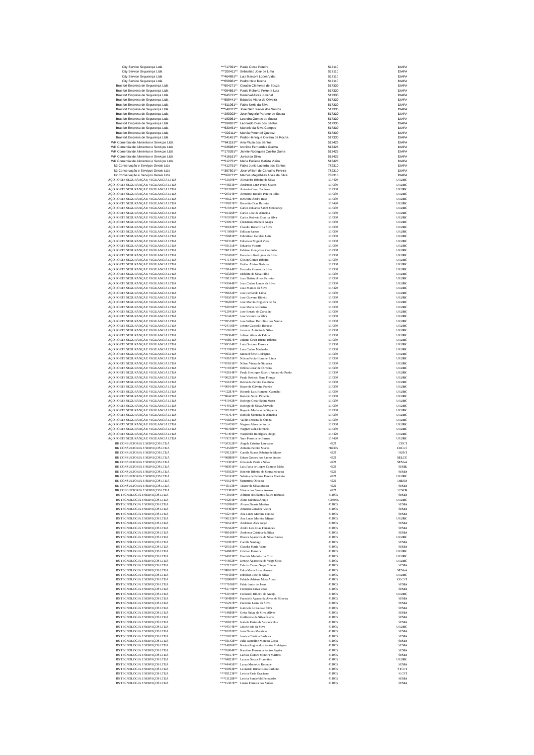| City Service Segurança Ltda | ***717091** | Paula Costa Pereira | 517110 | DIAPA |
| City Service Segurança Ltda | ***200411** | Sebastiao Jose de Lima | 517110 | DIAPA |
| City Service Segurança Ltda | ***464891** | Luiz Marconi Lopes Vidal | 517110 | DIAPA |
| City Service Segurança Ltda | ***658961** | Pedro Neto Rocha | 517110 | DIAPA |
| Brasfort Empresa de Segurança Ltda | ***604271** | Claudio Clemente de Souza | 517330 | DIAPA |
| Brasfort Empresa de Segurança Ltda | ***064661** | Paulo Roberto Ferreira Luiz | 517330 | DIAPA |
| Brasfort Empresa de Segurança Ltda | ***645731** | Demirval Alves Juvenal | 517330 | DIAPA |
| Brasfort Empresa de Segurança Ltda | ***558441** | Eduardo Viana de Oliveira | 517330 | DIAPA |
| Brasfort Empresa de Segurança Ltda | ***511061** | Fabio Neris da Silva | 517330 | DIAPA |
| Brasfort Empresa de Segurança Ltda | ***549371** | Jose Neto Xavier dos Santos | 517330 | DIAPA |
| Brasfort Empresa de Segurança Ltda | ***280003** | Jose Rogerio Parente de Souza | 517330 | DIAPA |
| Brasfort Empresa de Segurança Ltda | ***183951** | Leandra Gomes de Souza | 517330 | DIAPA |
| Brasfort Empresa de Segurança Ltda | ***298931** | Leonardo Dias dos Santos | 517330 | DIAPA |
| Brasfort Empresa de Segurança Ltda | ***633451** | Marcelo da Silva Campos | 517330 | DIAPA |
| Brasfort Empresa de Segurança Ltda | ***329111** | Marcia Pimentel Queiroz | 517330 | DIAPA |
| Brasfort Empresa de Segurança Ltda | ***241451** | Pedro Henrique Oliveira da Rocha | 517330 | DIAPA |
| WR Comercial de Alimentos e Serviços Ltda | ***841191** | Ana Paula dos Santos | 513425 | DIAPA |
| WR Comercial de Alimentos e Serviços Ltda | ***236981** | Ivonildo Fernandes Guerra | 513425 | DIAPA |
| WR Comercial de Alimentos e Serviços Ltda | ***170391** | Janete Rodrigues Coelho Gama | 513425 | DIAPA |
| WR Comercial de Alimentos e Serviços Ltda | ***416161** | Juraci da Silva | 513425 | DIAPA |
| WR Comercial de Alimentos e Serviços Ltda | ***512751** | Maria Euciene Batista Vieira | 513425 | DIAPA |
| k2 Conservação e Serviços Gerais Ltda | ***412791** | Fabio Junio Lacerda dos Santos | 782310 | DIAPA |
| k2 Conservação e Serviços Gerais Ltda | ***357501** | Jose Wiliam de Carvalho Pereira | 782310 | DIAPA |
| k2 Conservação e Serviços Gerais Ltda | ***569771** | Marcos Magalhães Alves da Silva | 782310 | DIAPA |
| AÇO FORTE SEGURANÇA E VIGILANCIA LTDA | ***315908** | Alexandre Ribeiro da Silva | 517420 | URURC |
| AÇO FORTE SEGURANÇA E VIGILANCIA LTDA | ***448318** | Anderson Luiz Prado Soares | 517330 | URURC |
| AÇO FORTE SEGURANÇA E VIGILANCIA LTDA | ***813288** | Antonio Cesar Barbosa | 517330 | URURC |
| AÇO FORTE SEGURANÇA E VIGILANCIA LTDA | ***203148** | Armando Beraldi Pereira Filho | 517330 | URURC |
| AÇO FORTE SEGURANÇA E VIGILANCIA LTDA | ***465278** | Benedito Andre Rosa | 517330 | URURC |
| AÇO FORTE SEGURANÇA E VIGILANCIA LTDA | ***708178** | Benedito Dias Barreira | 517420 | URURC |
| AÇO FORTE SEGURANÇA E VIGILANCIA LTDA | ***679458** | Carlos Eduardo Satim Mendonça | 517330 | URURC |
| AÇO FORTE SEGURANÇA E VIGILANCIA LTDA | ***164268** | Carlos Jose de Almeida | 517330 | URURC |
| AÇO FORTE SEGURANÇA E VIGILANCIA LTDA | ***679788** | Carlos Roberto Dias da Silva | 517330 | URURC |
| AÇO FORTE SEGURANÇA E VIGILANCIA LTDA | ***230978** | Christiam Michelli Anaya | 517330 | URURC |
| AÇO FORTE SEGURANÇA E VIGILANCIA LTDA | ***401828** | Claudio Roberto da Silva | 517330 | URURC |
| AÇO FORTE SEGURANÇA E VIGILANCIA LTDA | ***179968** | Edilson Santos | 517330 | URURC |
| AÇO FORTE SEGURANÇA E VIGILANCIA LTDA | ***766818** | Edimilson Geraldo Leite | 517330 | URURC |
| AÇO FORTE SEGURANÇA E VIGILANCIA LTDA | ***183748** | Ednelson Miguel Viera | 517330 | URURC |
| AÇO FORTE SEGURANÇA E VIGILANCIA LTDA | ***031158** | Eduardo Vicente | 517330 | URURC |
| AÇO FORTE SEGURANÇA E VIGILANCIA LTDA | ***961218** | Fabiano Gonçalves Coutinho | 517330 | URURC |
| AÇO FORTE SEGURANÇA E VIGILANCIA LTDA | ***674268** | Francisco Rodrigues da Silva | 517330 | URURC |
| AÇO FORTE SEGURANÇA E VIGILANCIA LTDA | ***171438** | Gilson Gomes Ribeiro | 517330 | URURC |
| AÇO FORTE SEGURANÇA E VIGILANCIA LTDA | ***766898** | Helder Aleixo Barbosa | 517330 | URURC |
| AÇO FORTE SEGURANÇA E VIGILANCIA LTDA | ***391448** | Hercules Gomes da Silva | 517330 | URURC |
| AÇO FORTE SEGURANÇA E VIGILANCIA LTDA | ***923368** | Idebelto da Silva Filho | 517330 | URURC |
| AÇO FORTE SEGURANÇA E VIGILANCIA LTDA | ***391358** | Joao Batista Alves Ferreira | 517330 | URURC |
| AÇO FORTE SEGURANÇA E VIGILANCIA LTDA | ***439448** | Joao Carlos Lemes da Silva | 517330 | URURC |
| AÇO FORTE SEGURANÇA E VIGILANCIA LTDA | ***465688** | Joao Marcos da Silva | 517420 | URURC |
| AÇO FORTE SEGURANÇA E VIGILANCIA LTDA | ***996428** | Jose Fernando Lima | 517330 | URURC |
| AÇO FORTE SEGURANÇA E VIGILANCIA LTDA | ***185018** | Jose Giovane Ribeiro | 517330 | URURC |
| AÇO FORTE SEGURANÇA E VIGILANCIA LTDA | ***092008** | Jose Marcio Nogueira de Sa | 517330 | URURC |
| AÇO FORTE SEGURANÇA E VIGILANCIA LTDA | ***630768** | Jose Maria de Castro | 517330 | URURC |
| AÇO FORTE SEGURANÇA E VIGILANCIA LTDA | ***120458** | Jose Renato de Carvalho | 517330 | URURC |
| AÇO FORTE SEGURANÇA E VIGILANCIA LTDA | ***674428** | Jose Vicente da Silva | 517330 | URURC |
| AÇO FORTE SEGURANÇA E VIGILANCIA LTDA | ***095198** | Jose Wilson Bertolino dos Santos | 517330 | URURC |
| AÇO FORTE SEGURANÇA E VIGILANCIA LTDA | ***247568** | Jovane Custodio Barbosa | 517330 | URURC |
| AÇO FORTE SEGURANÇA E VIGILANCIA LTDA | ***576528** | Jucemar Antônio da Silva | 517330 | URURC |
| AÇO FORTE SEGURANÇA E VIGILANCIA LTDA | ***093648** | Juliano Alves da Palma | 517330 | URURC |
| AÇO FORTE SEGURANÇA E VIGILANCIA LTDA | ***598678** | Juliano Cesar Bueno Ribeiro | 517330 | URURC |
| AÇO FORTE SEGURANÇA E VIGILANCIA LTDA | ***495748** | Luis Gustavo Ferreira | 517330 | URURC |
| AÇO FORTE SEGURANÇA E VIGILANCIA LTDA | ***177868** | Luiz Carlos Machado | 517330 | URURC |
| AÇO FORTE SEGURANÇA E VIGILANCIA LTDA | ***993118** | Manoel Sene Rodrigues | 517330 | URURC |
| AÇO FORTE SEGURANÇA E VIGILANCIA LTDA | ***431018** | Nilson Fabio Hummel Lima | 517330 | URURC |
| AÇO FORTE SEGURANÇA E VIGILANCIA LTDA | ***876318** | Nilton Vieira de Siqueira | 517330 | URURC |
| AÇO FORTE SEGURANÇA E VIGILANCIA LTDA | ***470438** | Ozildo Cesar de Oliveira | 517330 | URURC |
| AÇO FORTE SEGURANÇA E VIGILANCIA LTDA | ***426148** | Paulo Henrique Ribeiro Amaro do Prado | 517330 | URURC |
| AÇO FORTE SEGURANÇA E VIGILANCIA LTDA | ***902328** | Paulo Roberto Sene França | 517330 | URURC |
| AÇO FORTE SEGURANÇA E VIGILANCIA LTDA | ***451038** | Reinaldo Pereira Coutinho | 517330 | URURC |
| AÇO FORTE SEGURANÇA E VIGILANCIA LTDA | ***900148** | Riane de Oliveira Pereira | 517330 | URURC |
| AÇO FORTE SEGURANÇA E VIGILANCIA LTDA | ***722878** | Ricardo Luis Hummel Capucho | 517330 | URURC |
| AÇO FORTE SEGURANÇA E VIGILANCIA LTDA | ***864418** | Roberto Savio Pimentel | 517330 | URURC |
| AÇO FORTE SEGURANÇA E VIGILANCIA LTDA | ***679428** | Rodrigo Cesar Satim Motta | 517330 | URURC |
| AÇO FORTE SEGURANÇA E VIGILANCIA LTDA | ***140128** | Rodrigo da Silva Azevedo | 517330 | URURC |
| AÇO FORTE SEGURANÇA E VIGILANCIA LTDA | ***871168** | Rogerio Mariano de Siqueira | 517330 | URURC |
| AÇO FORTE SEGURANÇA E VIGILANCIA LTDA | ***767678** | Ronildo Siqueira de Almeida | 517330 | URURC |
| AÇO FORTE SEGURANÇA E VIGILANCIA LTDA | ***918328** | Valdir Ferreira da Cunha | 517330 | URURC |
| AÇO FORTE SEGURANÇA E VIGILANCIA LTDA | ***554796** | Wagner Alves de Souza | 517330 | URURC |
| AÇO FORTE SEGURANÇA E VIGILANCIA LTDA | ***697688** | Wagner Luiz Florencio | 517330 | URURC |
| AÇO FORTE SEGURANÇA E VIGILANCIA LTDA | ***674048** | Wanderlei Rodrigues Diogo | 517420 | URURC |
| AÇO FORTE SEGURANÇA E VIGILANCIA LTDA | ***797338** | Yure Ferreira de Barros | 517420 | URURC |
| BK CONSULTORIA E SERVIÇOS LTDA | ***503528** | Angela Cristina Laureano | 4221 | COCT |
| BK CONSULTORIA E SERVIÇOS LTDA | ***545380** | Antonio Pereira Soares | 782305 | CRCRS |
| BK CONSULTORIA E SERVIÇOS LTDA | ***291328** | Camila Soares Ribeiro de Matos | 4221 | NUNT |
| BK CONSULTORIA E SERVIÇOS LTDA | ***068808** | Edson Gomes dos Santos Junior | 4221 | SELCO |
| BK CONSULTORIA E SERVIÇOS LTDA | ***723058** | Gilson de Paula e Silva | 4221 | SESAA |
| BK CONSULTORIA E SERVIÇOS LTDA | ***083018** | Lais Faria de Lopes Campos Melo | 4221 | SESID |
| BK CONSULTORIA E SERVIÇOS LTDA | ***039326** | Roberta Ribeiro de Souza erqueira | 4221 | SESIA |
| BK CONSULTORIA E SERVIÇOS LTDA | ***617418** | Sabrina de Fatima Fereira Mariotto | 4221 | URURC |
| BK CONSULTORIA E SERVIÇOS LTDA | ***195246** | Samantha Oliveira | 4221 | DIDSA |
| BK CONSULTORIA E SERVIÇOS LTDA | ***431138** | Taiane da Silva Moura | 4221 | SESIA |
| BK CONSULTORIA E SERVIÇOS LTDA | ***723818** | Vitoria dos Santos Amaro | 4221 | SESCR |
| BS TECNOLOGIA E SERVIÇOS LTDA | ***739198** | Adriene dos Santos Salles Barbosa | 411005 | SESIA |
| BS TECNOLOGIA E SERVIÇOS LTDA | ***912018** | Aline Miranda Araujo | 4110005 | URURC |
| BS TECNOLOGIA E SERVIÇOS LTDA | ***910968** | Alvaro Duarte Martins | 411005 | SESIA |
| BS TECNOLOGIA E SERVIÇOS LTDA | ***944638** | Amanda Caroline Vieira | 411005 | SESIA |
| BS TECNOLOGIA E SERVIÇOS LTDA | ***422748** | Ana Luiza Martins Tomita | 411005 | SESIA |
| BS TECNOLOGIA E SERVIÇOS LTDA | ***961128** | Ana Luiza Moreira Miguel | 411005 | URURC |
| BS TECNOLOGIA E SERVIÇOS LTDA | ***565218** | Anderson Alex Jorge | 411005 | SESIA |
| BS TECNOLOGIA E SERVIÇOS LTDA | ***055628** | Andre Luis Dias Fernandes | 411005 | SESIA |
| BS TECNOLOGIA E SERVIÇOS LTDA | ***891608** | Andressa Cristina da Silva | 411005 | SESIA |
| BS TECNOLOGIA E SERVIÇOS LTDA | ***445168** | Bianca Aparecida da Silva Barros | 411005 | URURC |
| BS TECNOLOGIA E SERVIÇOS LTDA | ***919978** | Camila Santiago | 411005 | SESIA |
| BS TECNOLOGIA E SERVIÇOS LTDA | ***203158** | Claudia Maria Valus | 411005 | SESIA |
| BS TECNOLOGIA E SERVIÇOS LTDA | ***446828** | Cristian Ferreira | 411005 | URURC |
| BS TECNOLOGIA E SERVIÇOS LTDA | ***649138** | Damiris Marinho da Cruz | 411005 | URURC |
| BS TECNOLOGIA E SERVIÇOS LTDA | ***076928** | Denise Aparecida da Veiga Silva | 411005 | URURC |
| BS TECNOLOGIA E SERVIÇOS LTDA | ***271716** | Eda do Carmo Serpa Toledo | 411005 | SESIA |
| BS TECNOLOGIA E SERVIÇOS LTDA | ***886328** | Edna Maria Lima Amaral | 411005 | SESAA |
| BS TECNOLOGIA E SERVIÇOS LTDA | ***494398** | Ednilson Jose da Silva | 411005 | URURC |
| BS TECNOLOGIA E SERVIÇOS LTDA | ***928608** | Fabiele Adriane Mota Alves | 411005 | COCST |
| BS TECNOLOGIA E SERVIÇOS LTDA | ***771068** | Fabio Junio de Jesus | 411005 | SESIA |
| BS TECNOLOGIA E SERVIÇOS LTDA | ***617798** | Fernanda Paiva Vitor | 411005 | SESIA |
| BS TECNOLOGIA E SERVIÇOS LTDA | ***610798** | Fernando Ribeiro de Araujo | 411005 | URURC |
| BS TECNOLOGIA E SERVIÇOS LTDA | ***304808** | Franciele Aparecida Alves da Silveira | 411005 | SESIA |
| BS TECNOLOGIA E SERVIÇOS LTDA | ***452978** | Francine Leme da Silva | 411005 | SESIA |
| BS TECNOLOGIA E SERVIÇOS LTDA | ***403888** | Gabriela de Paula e Silva | 411005 | SESIA |
| BS TECNOLOGIA E SERVIÇOS LTDA | ***546898** | Geisa Sulay da Silva Allves | 411005 | SESIA |
| BS TECNOLOGIA E SERVIÇOS LTDA | ***076758** | Guilherme da Silva Guerra | 411005 | SESIA |
| BS TECNOLOGIA E SERVIÇOS LTDA | ***268178** | Isabela Farias de Vasconcelos | 411005 | SESIA |
| BS TECNOLOGIA E SERVIÇOS LTDA | ***943748** | Jadiele Isis da Silva | 411005 | URURC |
| BS TECNOLOGIA E SERVIÇOS LTDA | ***107028** | Jean Nunes Mauricio | 411005 | SESIA |
| BS TECNOLOGIA E SERVIÇOS LTDA | ***376238** | Jessica Cristina Barbosa | 411005 | SESIA |
| BS TECNOLOGIA E SERVIÇOS LTDA | ***035428** | Julia Jaqueline Moreira Costa | 411005 | SESIA |
| BS TECNOLOGIA E SERVIÇOS LTDA | ***148168** | Karina Regina dos Santos Rodrigues | 411005 | SESIA |
| BS TECNOLOGIA E SERVIÇOS LTDA | ***950648** | Karoline Fernanda Santos Aguiar | 411005 | SESIA |
| BS TECNOLOGIA E SERVIÇOS LTDA | ***491578** | Larissa Gomes Moreira Martins | 411005 | SESIA |
| BS TECNOLOGIA E SERVIÇOS LTDA | ***048238** | Lauana Souza Frorentino | 411005 | URURC |
| BS TECNOLOGIA E SERVIÇOS LTDA | ***444458** | Laura Monteiro Resende | 411005 | SESIA |
| BS TECNOLOGIA E SERVIÇOS LTDA | ***160648** | Leonardo Rutke Rosa Carbone | 411005 | STCPT |
| BS TECNOLOGIA E SERVIÇOS LTDA | ***831238** | Leticia Faria Graciano | 411005 | SICPT |
| BS TECNOLOGIA E SERVIÇOS LTDA | ***111288** | Leticia Sundefeld Fernandes | 411005 | SESIA |
| BS TECNOLOGIA E SERVIÇOS LTDA | ***153078** | Luana Ferreira dos Santos | 411005 | SESIA |